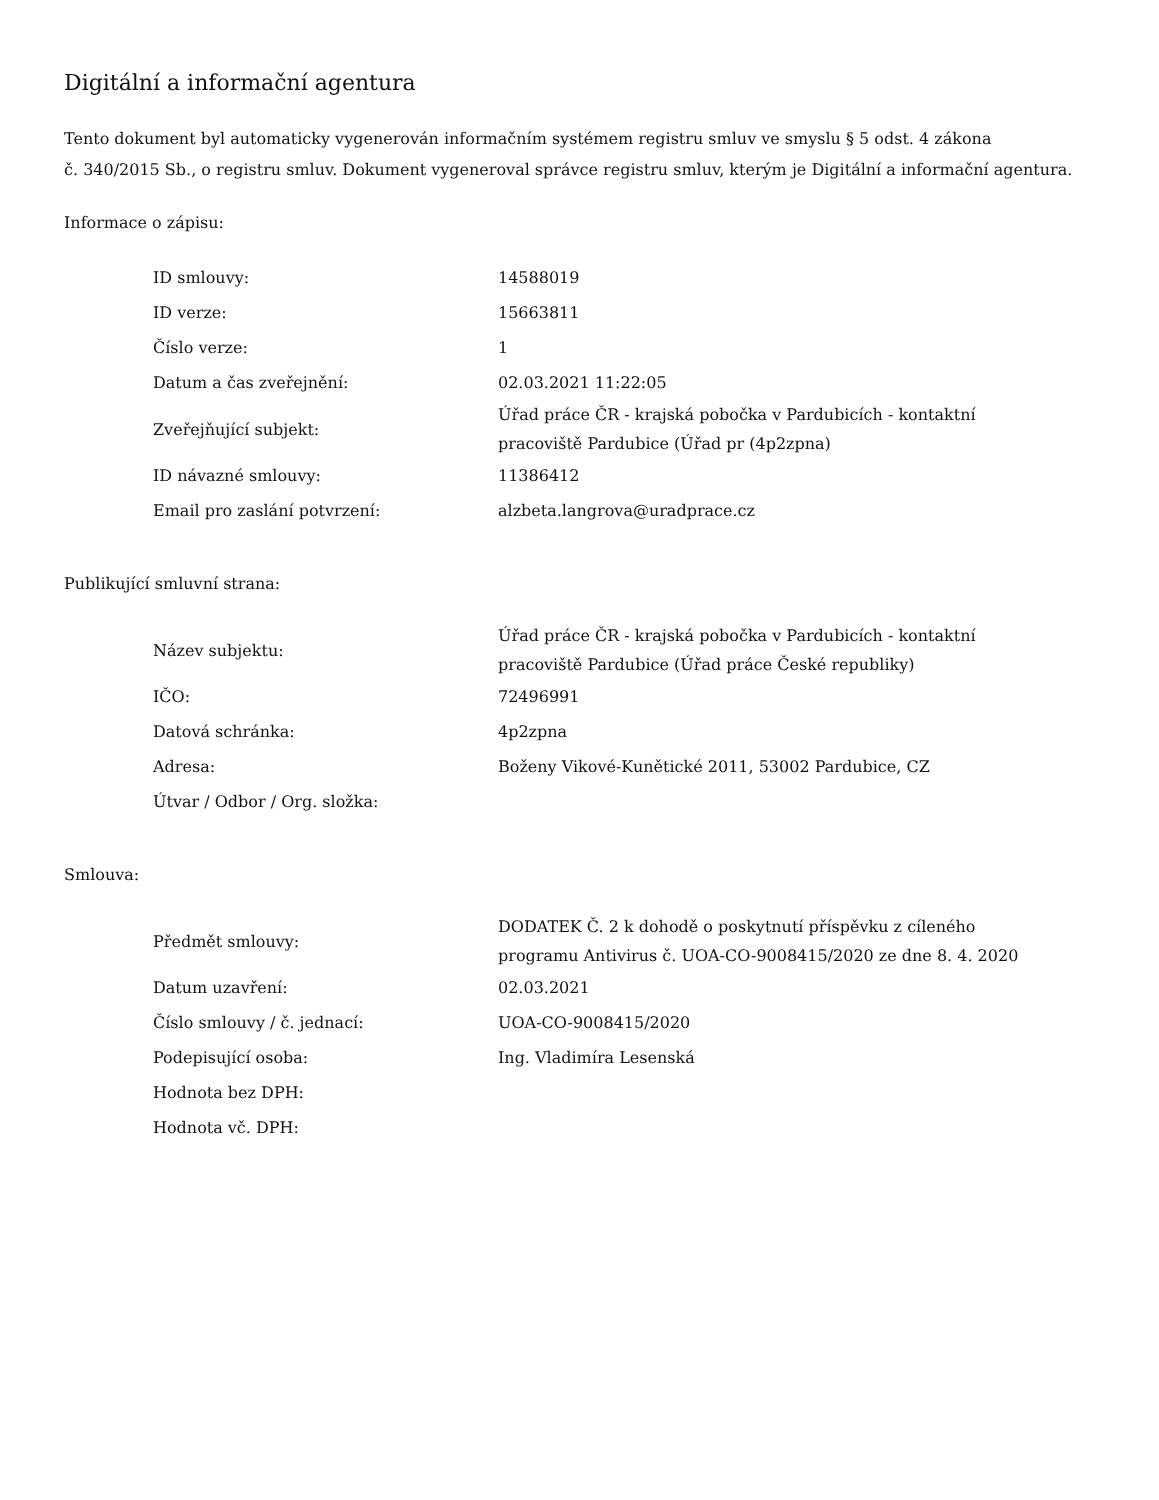Digitální a informační agentura
Tento dokument byl automaticky vygenerován informačním systémem registru smluv ve smyslu § 5 odst. 4 zákona
č. 340/2015 Sb., o registru smluv. Dokument vygeneroval správce registru smluv, kterým je Digitální a informační agentura.
Informace o zápisu:
| ID smlouvy: | 14588019 |
| ID verze: | 15663811 |
| Číslo verze: | 1 |
| Datum a čas zveřejnění: | 02.03.2021 11:22:05 |
| Zveřejňující subjekt: | Úřad práce ČR - krajská pobočka v Pardubicích - kontaktní pracoviště Pardubice (Úřad pr (4p2zpna) |
| ID návazné smlouvy: | 11386412 |
| Email pro zaslání potvrzení: | alzbeta.langrova@uradprace.cz |
Publikující smluvní strana:
| Název subjektu: | Úřad práce ČR - krajská pobočka v Pardubicích - kontaktní pracoviště Pardubice (Úřad práce České republiky) |
| IČO: | 72496991 |
| Datová schránka: | 4p2zpna |
| Adresa: | Boženy Vikové-Kunětické 2011, 53002 Pardubice, CZ |
| Útvar / Odbor / Org. složka: | |
Smlouva:
| Předmět smlouvy: | DODATEK Č. 2 k dohodě o poskytnutí příspěvku z cíleného programu Antivirus č. UOA-CO-9008415/2020 ze dne 8. 4. 2020 |
| Datum uzavření: | 02.03.2021 |
| Číslo smlouvy / č. jednací: | UOA-CO-9008415/2020 |
| Podepisující osoba: | Ing. Vladimíra Lesenská |
| Hodnota bez DPH: | |
| Hodnota vč. DPH: | |